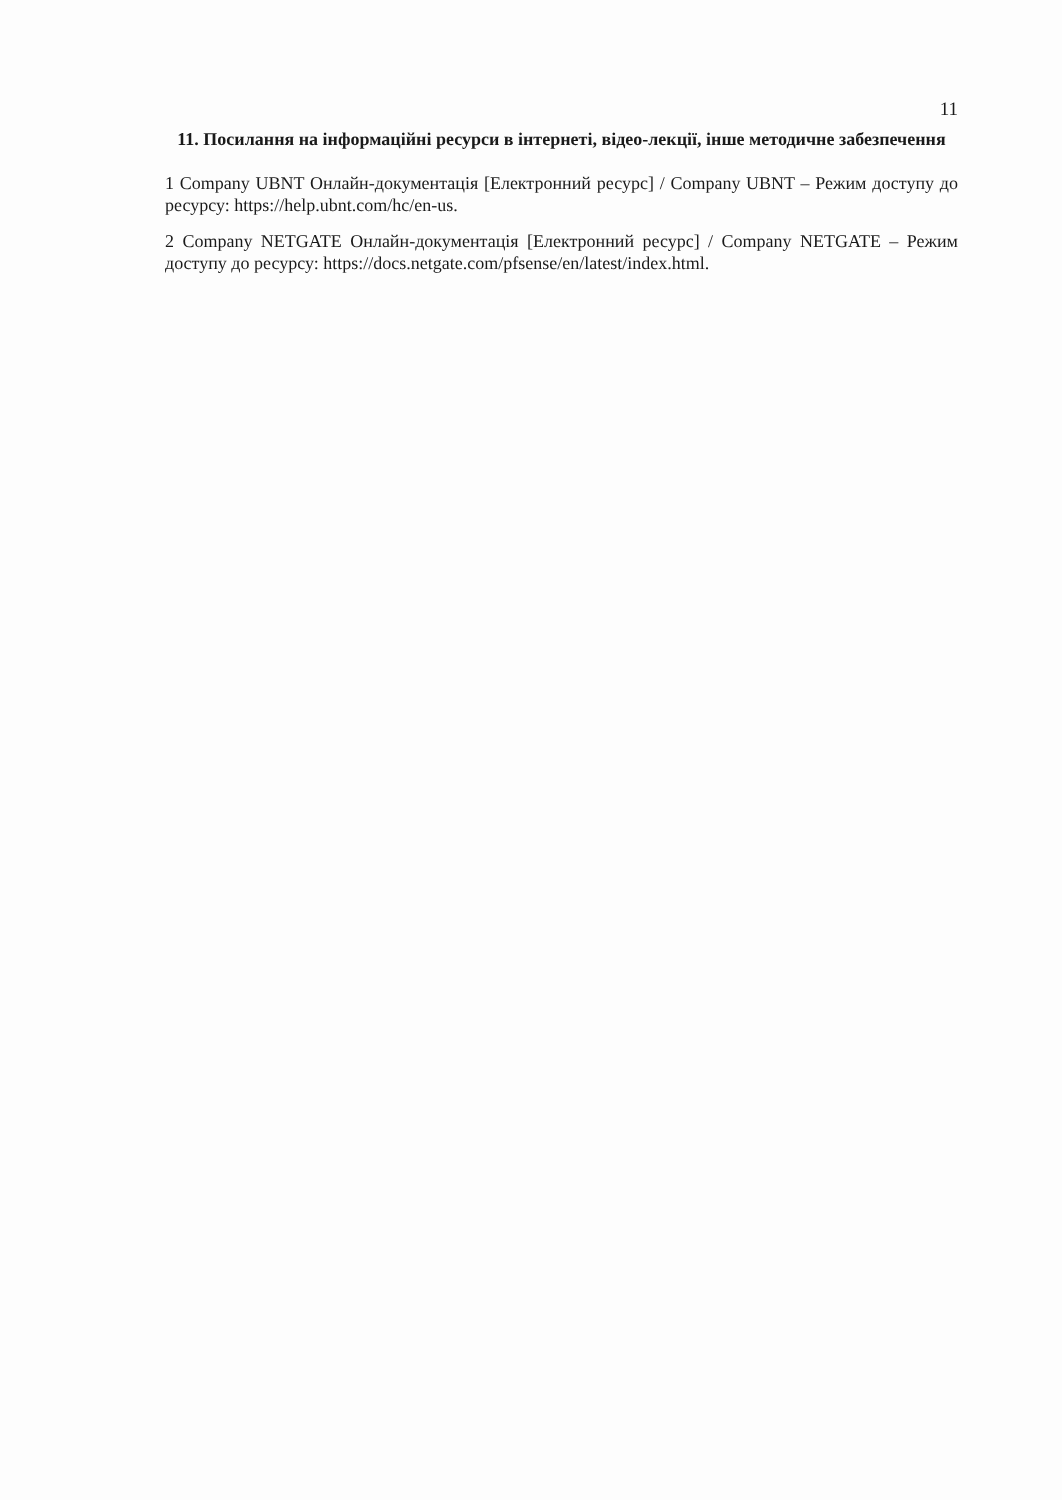11
11. Посилання на інформаційні ресурси в інтернеті, відео-лекції, інше методичне забезпечення
1 Company UBNT Онлайн-документація [Електронний ресурс] / Company UBNT – Режим доступу до ресурсу: https://help.ubnt.com/hc/en-us.
2 Company NETGATE Онлайн-документація [Електронний ресурс] / Company NETGATE – Режим доступу до ресурсу: https://docs.netgate.com/pfsense/en/latest/index.html.